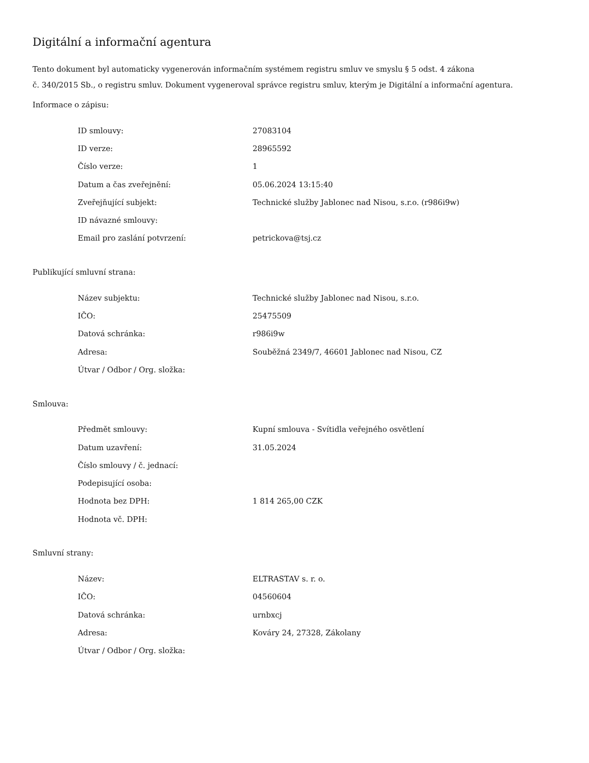Digitální a informační agentura
Tento dokument byl automaticky vygenerován informačním systémem registru smluv ve smyslu § 5 odst. 4 zákona
č. 340/2015 Sb., o registru smluv. Dokument vygeneroval správce registru smluv, kterým je Digitální a informační agentura.
Informace o zápisu:
| ID smlouvy: | 27083104 |
| ID verze: | 28965592 |
| Číslo verze: | 1 |
| Datum a čas zveřejnění: | 05.06.2024 13:15:40 |
| Zveřejňující subjekt: | Technické služby Jablonec nad Nisou, s.r.o. (r986i9w) |
| ID návazné smlouvy: | |
| Email pro zaslání potvrzení: | petrickova@tsj.cz |
Publikující smluvní strana:
| Název subjektu: | Technické služby Jablonec nad Nisou, s.r.o. |
| IČO: | 25475509 |
| Datová schránka: | r986i9w |
| Adresa: | Souběžná 2349/7, 46601 Jablonec nad Nisou, CZ |
| Útvar / Odbor / Org. složka: | |
Smlouva:
| Předmět smlouvy: | Kupní smlouva - Svítidla veřejného osvětlení |
| Datum uzavření: | 31.05.2024 |
| Číslo smlouvy / č. jednací: | |
| Podepisující osoba: | |
| Hodnota bez DPH: | 1 814 265,00 CZK |
| Hodnota vč. DPH: | |
Smluvní strany:
| Název: | ELTRASTAV s. r. o. |
| IČO: | 04560604 |
| Datová schránka: | urnbxcj |
| Adresa: | Kováry 24, 27328, Zákolany |
| Útvar / Odbor / Org. složka: | |